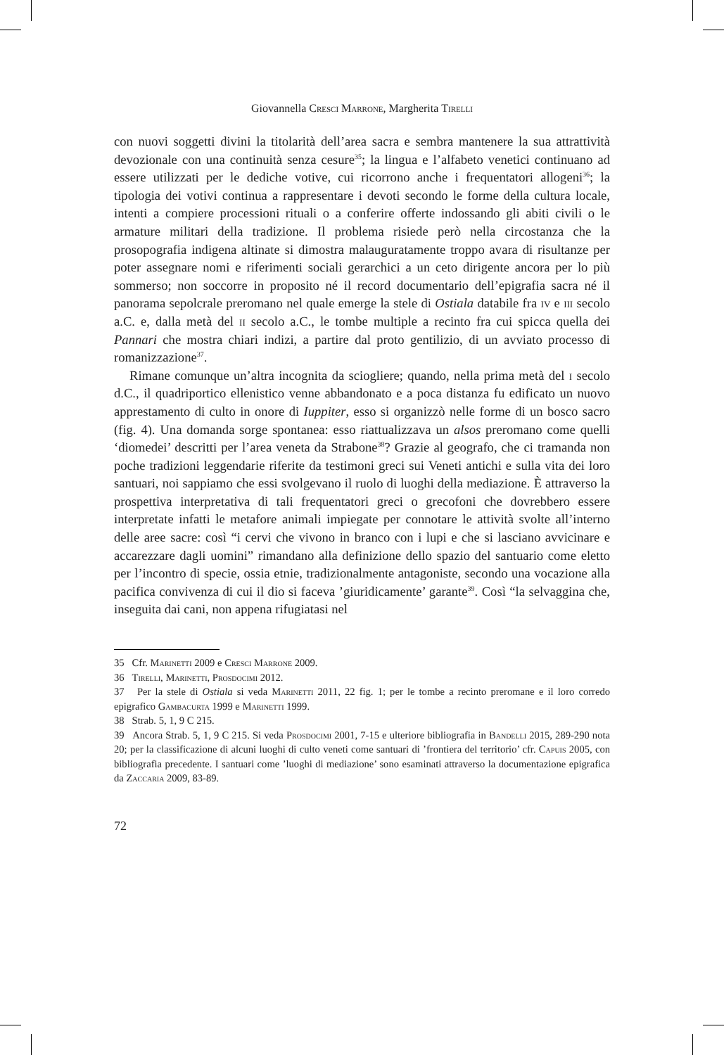Giovannella Cresci Marrone, Margherita Tirelli
con nuovi soggetti divini la titolarità dell’area sacra e sembra mantenere la sua attrattività devozionale con una continuità senza cesure<sup>35</sup>; la lingua e l’alfabeto venetici continuano ad essere utilizzati per le dediche votive, cui ricorrono anche i frequentatori allogeni<sup>36</sup>; la tipologia dei votivi continua a rappresentare i devoti secondo le forme della cultura locale, intenti a compiere processioni rituali o a conferire offerte indossando gli abiti civili o le armature militari della tradizione. Il problema risiede però nella circostanza che la prosopografia indigena altinate si dimostra malauguratamente troppo avara di risultanze per poter assegnare nomi e riferimenti sociali gerarchici a un ceto dirigente ancora per lo più sommerso; non soccorre in proposito né il record documentario dell’epigrafia sacra né il panorama sepolcrale preromano nel quale emerge la stele di Ostiala databile fra iv e iii secolo a.C. e, dalla metà del ii secolo a.C., le tombe multiple a recinto fra cui spicca quella dei Pannari che mostra chiari indizi, a partire dal proto gentilizio, di un avviato processo di romanizzazione<sup>37</sup>.
Rimane comunque un’altra incognita da sciogliere; quando, nella prima metà del i secolo d.C., il quadriportico ellenistico venne abbandonato e a poca distanza fu edificato un nuovo apprestamento di culto in onore di Iuppiter, esso si organizzò nelle forme di un bosco sacro (fig. 4). Una domanda sorge spontanea: esso riattualizzava un alsos preromano come quelli ‘diomedei’ descritti per l’area veneta da Strabone<sup>38</sup>? Grazie al geografo, che ci tramanda non poche tradizioni leggendarie riferite da testimoni greci sui Veneti antichi e sulla vita dei loro santuari, noi sappiamo che essi svolgevano il ruolo di luoghi della mediazione. È attraverso la prospettiva interpretativa di tali frequentatori greci o grecofoni che dovrebbero essere interpretate infatti le metafore animali impiegate per connotare le attività svolte all’interno delle aree sacre: così “i cervi che vivono in branco con i lupi e che si lasciano avvicinare e accarezzare dagli uomini” rimandano alla definizione dello spazio del santuario come eletto per l’incontro di specie, ossia etnie, tradizionalmente antagoniste, secondo una vocazione alla pacifica convivenza di cui il dio si faceva ’giuridicamente’ garante<sup>39</sup>. Così “la selvaggina che, inseguita dai cani, non appena rifugiatasi nel
35 Cfr. Marinetti 2009 e Cresci Marrone 2009.
36 Tirelli, Marinetti, Prosdocimi 2012.
37 Per la stele di Ostiala si veda Marinetti 2011, 22 fig. 1; per le tombe a recinto preromane e il loro corredo epigrafico Gambacurta 1999 e Marinetti 1999.
38 Strab. 5, 1, 9 C 215.
39 Ancora Strab. 5, 1, 9 C 215. Si veda Prosdocimi 2001, 7-15 e ulteriore bibliografia in Bandelli 2015, 289-290 nota 20; per la classificazione di alcuni luoghi di culto veneti come santuari di ’frontiera del territorio’ cfr. Capuis 2005, con bibliografia precedente. I santuari come ’luoghi di mediazione’ sono esaminati attraverso la documentazione epigrafica da Zaccaria 2009, 83-89.
72